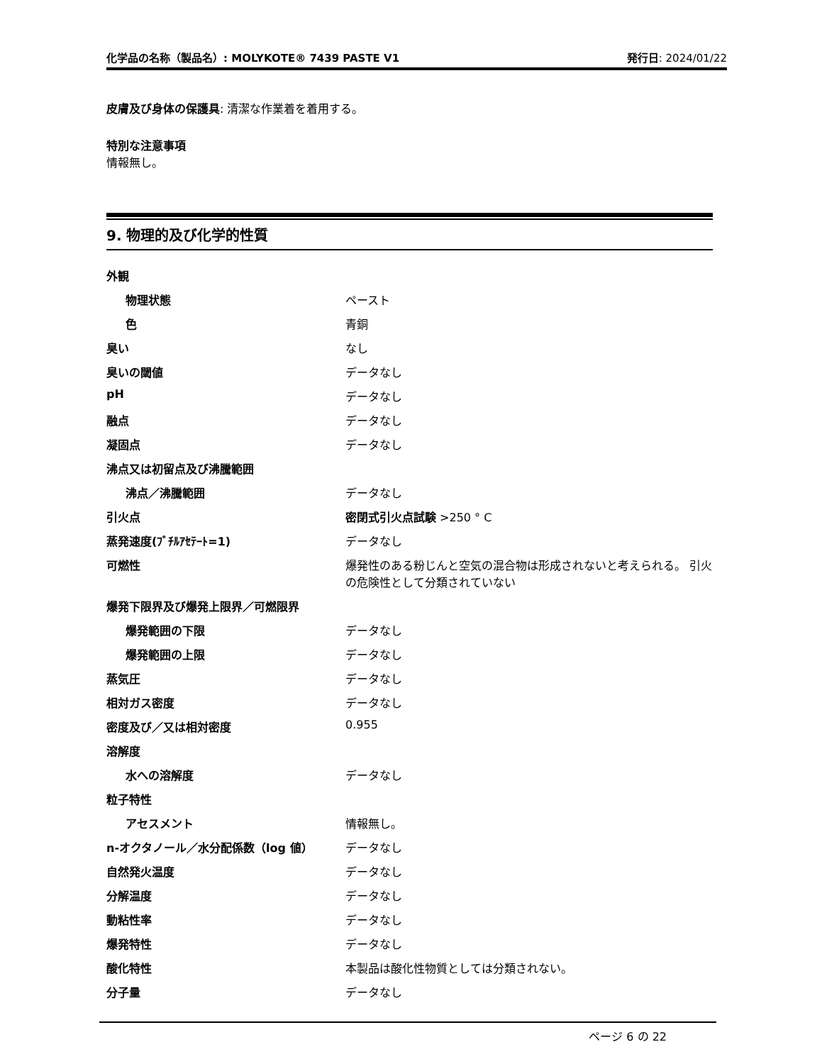化学品の名称（製品名）: MOLYKOTE® 7439 PASTE V1 発行日: 2024/01/22
皮膚及び身体の保護具: 清潔な作業着を着用する。
特別な注意事項
情報無し。
9. 物理的及び化学的性質
| 外観 | |
| 物理状態 | ペースト |
| 色 | 青銅 |
| 臭い | なし |
| 臭いの閾値 | データなし |
| pH | データなし |
| 融点 | データなし |
| 凝固点 | データなし |
| 沸点又は初留点及び沸騰範囲 | |
| 沸点／沸騰範囲 | データなし |
| 引火点 | 密閉式引火点試験 >250 ° C |
| 蒸発速度(ﾌﾞﾁﾙｱｾﾃｰﾄ=1) | データなし |
| 可燃性 | 爆発性のある粉じんと空気の混合物は形成されないと考えられる。 引火の危険性として分類されていない |
| 爆発下限界及び爆発上限界／可燃限界 | |
| 爆発範囲の下限 | データなし |
| 爆発範囲の上限 | データなし |
| 蒸気圧 | データなし |
| 相対ガス密度 | データなし |
| 密度及び／又は相対密度 | 0.955 |
| 溶解度 | |
| 水への溶解度 | データなし |
| 粒子特性 | |
| アセスメント | 情報無し。 |
| n-オクタノール／水分配係数（log 値） | データなし |
| 自然発火温度 | データなし |
| 分解温度 | データなし |
| 動粘性率 | データなし |
| 爆発特性 | データなし |
| 酸化特性 | 本製品は酸化性物質としては分類されない。 |
| 分子量 | データなし |
ページ 6 の 22